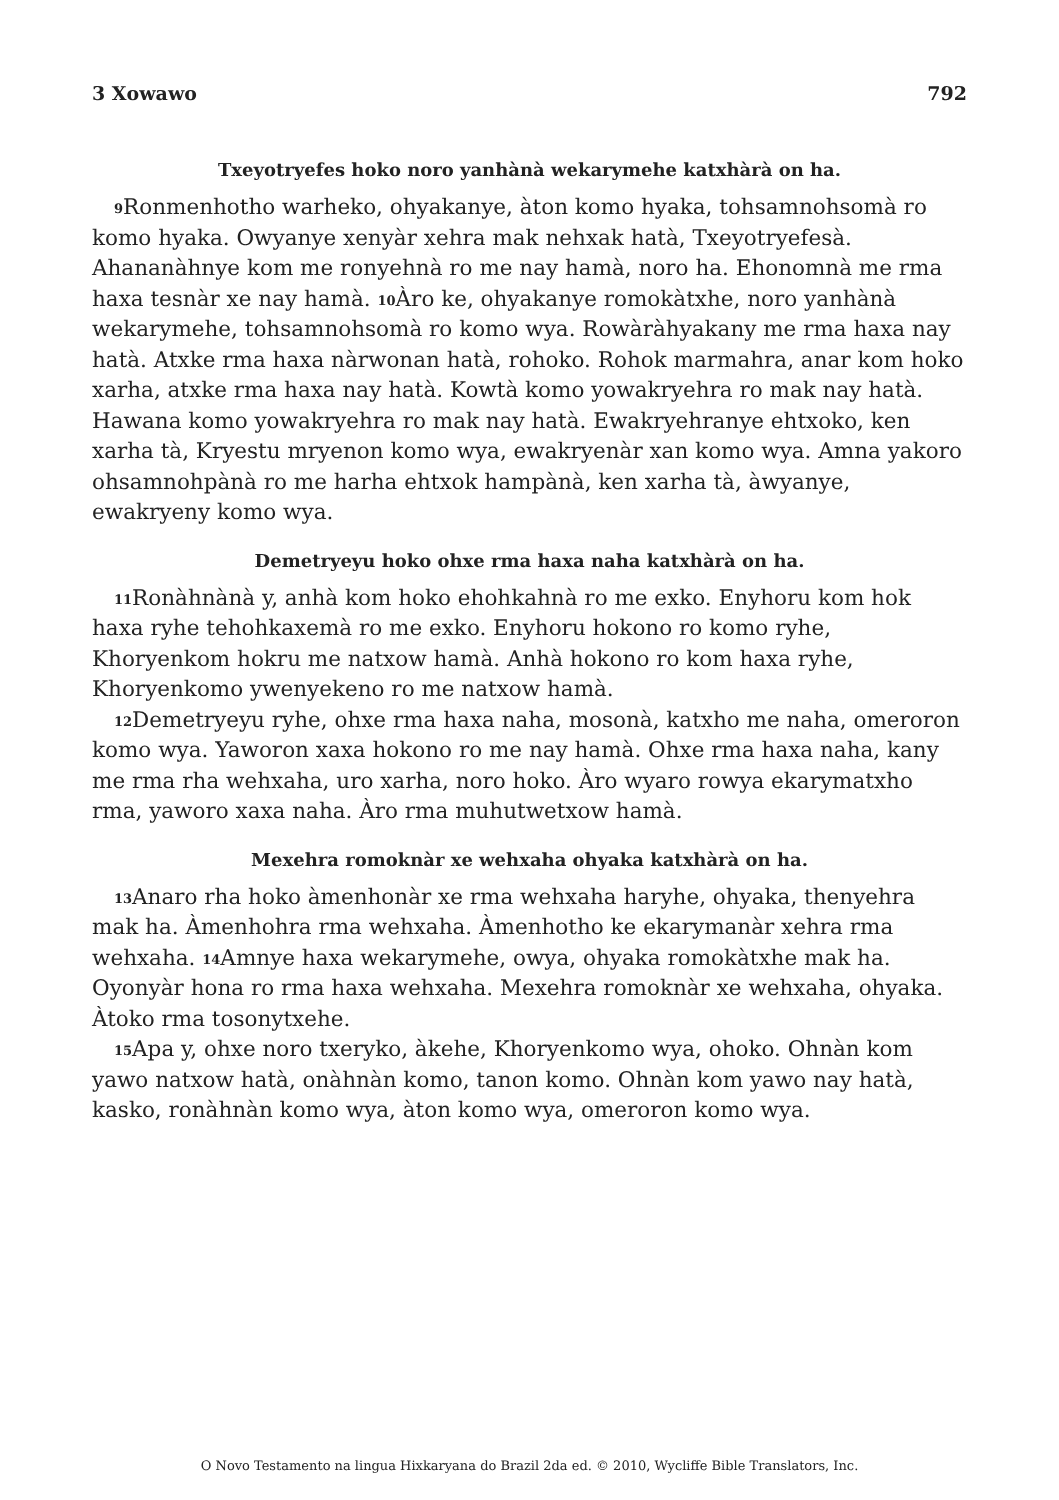3 Xowawo 792
Txeyotryefes hoko noro yanhànà wekarymehe katxhàrà on ha.
<sup>9</sup> Ronmenhotho warheko, ohyakanye, àton komo hyaka, tohsamnohsomà ro komo hyaka. Owyanye xenyàr xehra mak nehxak hatà, Txeyotryefesà. Ahananàhnye kom me ronyehnà ro me nay hamà, noro ha. Ehonomnà me rma haxa tesnàr xe nay hamà. <sup>10</sup>Àro ke, ohyakanye romokàtxhe, noro yanhànà wekarymehe, tohsamnohsomà ro komo wya. Rowàràhyakany me rma haxa nay hatà. Atxke rma haxa nàrwonan hatà, rohoko. Rohok marmahra, anar kom hoko xarha, atxke rma haxa nay hatà. Kowtà komo yowakryehra ro mak nay hatà. Hawana komo yowakryehra ro mak nay hatà. Ewakryehranye ehtxoko, ken xarha tà, Kryestu mryenon komo wya, ewakryenàr xan komo wya. Amna yakoro ohsamnohpànà ro me harha ehtxok hampànà, ken xarha tà, àwyanye, ewakryeny komo wya.
Demetryeyu hoko ohxe rma haxa naha katxhàrà on ha.
<sup>11</sup> Ronàhnànà y, anhà kom hoko ehohkahnà ro me exko. Enyhoru kom hok haxa ryhe tehohkaxemà ro me exko. Enyhoru hokono ro komo ryhe, Khoryenkom hokru me natxow hamà. Anhà hokono ro kom haxa ryhe, Khoryenkomo ywenyekeno ro me natxow hamà.
<sup>12</sup> Demetryeyu ryhe, ohxe rma haxa naha, mosonà, katxho me naha, omeroron komo wya. Yaworon xaxa hokono ro me nay hamà. Ohxe rma haxa naha, kany me rma rha wehxaha, uro xarha, noro hoko. Àro wyaro rowya ekarymatxho rma, yaworo xaxa naha. Àro rma muhutwetxow hamà.
Mexehra romoknàr xe wehxaha ohyaka katxhàrà on ha.
<sup>13</sup> Anaro rha hoko àmenhonàr xe rma wehxaha haryhe, ohyaka, thenyehra mak ha. Àmenhohra rma wehxaha. Àmenhotho ke ekarymanàr xehra rma wehxaha. <sup>14</sup>Amnye haxa wekarymehe, owya, ohyaka romokàtxhe mak ha. Oyonyàr hona ro rma haxa wehxaha. Mexehra romoknàr xe wehxaha, ohyaka. Àtoko rma tosonytxehe.
<sup>15</sup> Apa y, ohxe noro txeryko, àkehe, Khoryenkomo wya, ohoko. Ohnàn kom yawo natxow hatà, onàhnàn komo, tanon komo. Ohnàn kom yawo nay hatà, kasko, ronàhnàn komo wya, àton komo wya, omeroron komo wya.
O Novo Testamento na lingua Hixkaryana do Brazil 2da ed. © 2010, Wycliffe Bible Translators, Inc.